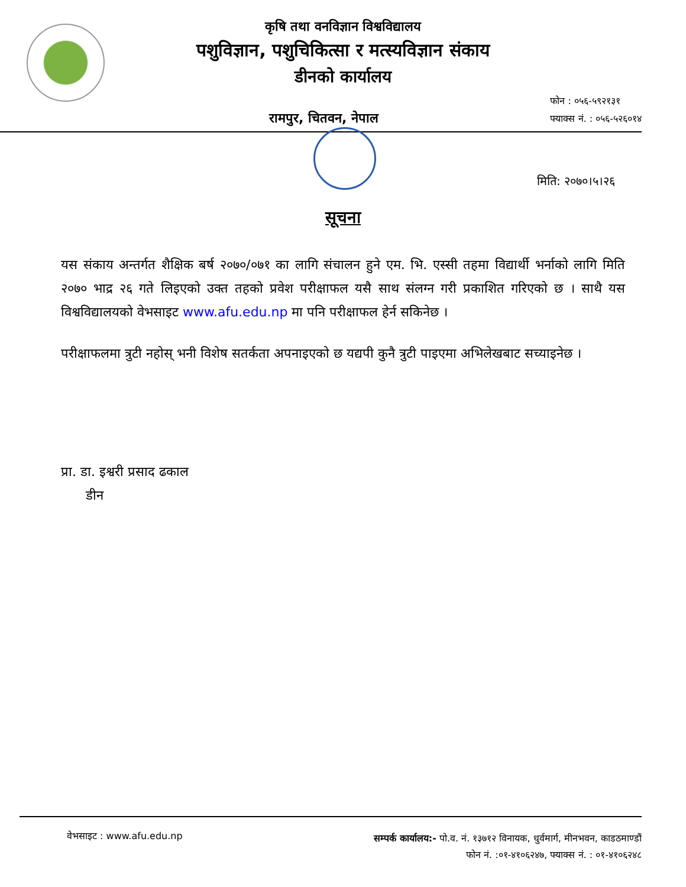कृषि तथा वनविज्ञान विश्वविद्यालय
पशुविज्ञान, पशुचिकित्सा र मत्स्यविज्ञान संकाय
डीनको कार्यालय
रामपुर, चितवन, नेपाल
फोन : ०५६-५९२१३१
फ्याक्स नं. : ०५६-५२६०१४
मिति: २०७०।५।२६
सूचना
यस संकाय अन्तर्गत शैक्षिक बर्ष २०७०/०७१ का लागि संचालन हुने एम. भि. एस्सी तहमा विद्यार्थी भर्नाको लागि मिति २०७० भाद्र २६ गते लिइएको उक्त तहको प्रवेश परीक्षाफल यसै साथ संलग्न गरी प्रकाशित गरिएको छ । साथै यस विश्वविद्यालयको वेभसाइट www.afu.edu.np मा पनि परीक्षाफल हेर्न सकिनेछ ।
परीक्षाफलमा त्रुटी नहोस् भनी विशेष सतर्कता अपनाइएको छ यद्यपी कुनै त्रुटी पाइएमा अभिलेखबाट सच्याइनेछ ।
प्रा. डा. इश्वरी प्रसाद ढकाल
डीन
वेभसाइट : www.afu.edu.np
सम्पर्क कार्यालय:- पो.व. नं. १३७१२ विनायक, धुर्वमार्ग, मीनभवन, काडठमाण्डौं
फोन नं. :०१-४१०६२४७, फ्याक्स नं. : ०१-४१०६२४८